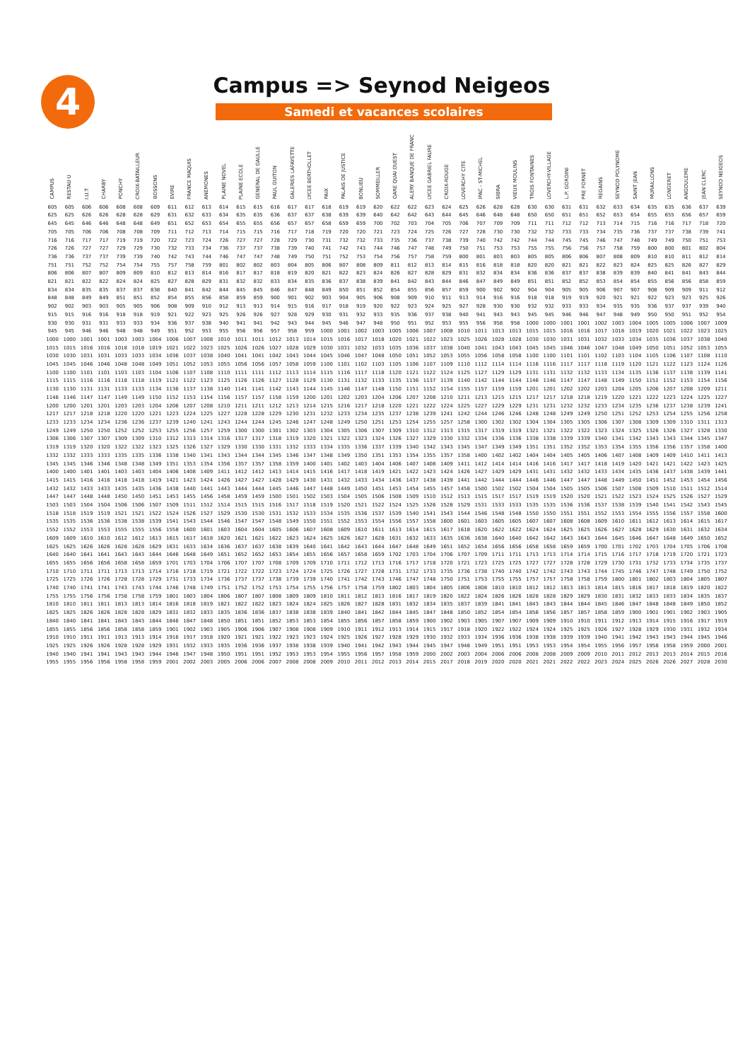4 Campus => Seynod Neigeos
Samedi et vacances scolaires
| CAMPUS | RESTAU U | I.U.T | CHARBY | PONCHY | CROIX-BATAILLEUR | BOSSONS | EVIRE | FRANCE MAQUIS | ANEMONES | PLAINE NOVEL | PLAINE ECOLE | GENERAL DE GAULLE | PAUL GUITON | GALERIES LAFAYETTE | LYCEE BERTHOLLET | PAIX | PALAIS DE JUSTICE | BONLIEU | SOMMEILLER | GARE QUAI OUEST | ALERY BANQUE DE FRANC | LYCEE GABRIEL FAURE | CROIX-ROUGE | LOVERCHY CITE | IPAC - ST-MICHEL | SIBRA | VIEUX MOULINS | TROIS FONTAINES | LOVERCHY-VILLAGE | L.P. GORDINI | PRE FORNET | REGAINS | SEYNOD POLYNOME | SAINT JEAN | MURAILLONS | LONGERET | ANGOULEME | JEAN CLERC | SEYNOD NEIGEOS |
| --- | --- | --- | --- | --- | --- | --- | --- | --- | --- | --- | --- | --- | --- | --- | --- | --- | --- | --- | --- | --- | --- | --- | --- | --- | --- | --- | --- | --- | --- | --- | --- | --- | --- | --- | --- | --- | --- | --- | --- |
| 605 | 605 | 606 | 606 | 608 | 608 | 609 | 611 | 612 | 613 | 614 | 615 | 615 | 616 | 617 | 617 | 618 | 619 | 619 | 620 | 622 | 622 | 623 | 624 | 625 | 626 | 628 | 628 | 630 | 630 | 631 | 631 | 632 | 633 | 634 | 635 | 635 | 636 | 637 | 639 |
| 625 | 625 | 626 | 626 | 628 | 628 | 629 | 631 | 632 | 633 | 634 | 635 | 635 | 636 | 637 | 637 | 638 | 639 | 639 | 640 | 642 | 642 | 643 | 644 | 645 | 646 | 648 | 648 | 650 | 650 | 651 | 651 | 652 | 653 | 654 | 655 | 655 | 656 | 657 | 659 |
| 645 | 645 | 646 | 646 | 648 | 648 | 649 | 651 | 652 | 653 | 654 | 655 | 655 | 656 | 657 | 657 | 658 | 659 | 659 | 700 | 702 | 703 | 704 | 705 | 706 | 707 | 709 | 709 | 711 | 711 | 712 | 712 | 713 | 714 | 715 | 716 | 716 | 717 | 718 | 720 |
| 705 | 705 | 706 | 706 | 708 | 708 | 709 | 711 | 712 | 713 | 714 | 715 | 715 | 716 | 717 | 718 | 719 | 720 | 720 | 721 | 723 | 724 | 725 | 726 | 727 | 728 | 730 | 730 | 732 | 732 | 733 | 733 | 734 | 735 | 736 | 737 | 737 | 738 | 739 | 741 |
| 716 | 716 | 717 | 717 | 719 | 719 | 720 | 722 | 723 | 724 | 726 | 727 | 727 | 728 | 729 | 730 | 731 | 732 | 732 | 733 | 735 | 736 | 737 | 738 | 739 | 740 | 742 | 742 | 744 | 744 | 745 | 745 | 746 | 747 | 748 | 749 | 749 | 750 | 751 | 753 |
| 726 | 726 | 727 | 727 | 729 | 729 | 730 | 732 | 733 | 734 | 736 | 737 | 737 | 738 | 739 | 740 | 741 | 742 | 743 | 744 | 746 | 747 | 748 | 749 | 750 | 751 | 753 | 753 | 755 | 755 | 756 | 756 | 757 | 758 | 759 | 800 | 800 | 801 | 802 | 804 |
| 736 | 736 | 737 | 737 | 739 | 739 | 740 | 742 | 743 | 744 | 746 | 747 | 747 | 748 | 749 | 750 | 751 | 752 | 753 | 754 | 756 | 757 | 758 | 759 | 800 | 801 | 803 | 803 | 805 | 805 | 806 | 806 | 807 | 808 | 809 | 810 | 810 | 811 | 812 | 814 |
| 751 | 751 | 752 | 752 | 754 | 754 | 755 | 757 | 758 | 759 | 801 | 802 | 802 | 803 | 804 | 805 | 806 | 807 | 808 | 809 | 811 | 812 | 813 | 814 | 815 | 816 | 818 | 818 | 820 | 820 | 821 | 821 | 822 | 823 | 824 | 825 | 825 | 826 | 827 | 829 |
| 806 | 806 | 807 | 807 | 809 | 809 | 810 | 812 | 813 | 814 | 816 | 817 | 817 | 818 | 819 | 820 | 821 | 822 | 823 | 824 | 826 | 827 | 828 | 829 | 831 | 832 | 834 | 834 | 836 | 836 | 837 | 837 | 838 | 839 | 839 | 840 | 841 | 841 | 843 | 844 |
| 821 | 821 | 822 | 822 | 824 | 824 | 825 | 827 | 828 | 829 | 831 | 832 | 832 | 833 | 834 | 835 | 836 | 837 | 838 | 839 | 841 | 842 | 843 | 844 | 846 | 847 | 849 | 849 | 851 | 851 | 852 | 852 | 853 | 854 | 854 | 855 | 856 | 856 | 858 | 859 |
| 834 | 834 | 835 | 835 | 837 | 837 | 838 | 840 | 841 | 842 | 844 | 845 | 845 | 846 | 847 | 848 | 849 | 850 | 851 | 852 | 854 | 855 | 856 | 857 | 859 | 900 | 902 | 902 | 904 | 904 | 905 | 905 | 906 | 907 | 907 | 908 | 909 | 909 | 911 | 912 |
| 848 | 848 | 849 | 849 | 851 | 851 | 852 | 854 | 855 | 856 | 858 | 859 | 859 | 900 | 901 | 902 | 903 | 904 | 905 | 906 | 908 | 909 | 910 | 911 | 913 | 914 | 916 | 916 | 918 | 918 | 919 | 919 | 920 | 921 | 921 | 922 | 923 | 923 | 925 | 926 |
| 902 | 902 | 903 | 903 | 905 | 905 | 906 | 908 | 909 | 910 | 912 | 913 | 913 | 914 | 915 | 916 | 917 | 918 | 919 | 920 | 922 | 923 | 924 | 925 | 927 | 928 | 930 | 930 | 932 | 932 | 933 | 933 | 934 | 935 | 935 | 936 | 937 | 937 | 939 | 940 |
| 915 | 915 | 916 | 916 | 918 | 918 | 919 | 921 | 922 | 923 | 925 | 926 | 926 | 927 | 928 | 929 | 930 | 931 | 932 | 933 | 935 | 936 | 937 | 938 | 940 | 941 | 943 | 943 | 945 | 945 | 946 | 946 | 947 | 948 | 949 | 950 | 950 | 951 | 952 | 954 |
| 930 | 930 | 931 | 931 | 933 | 933 | 934 | 936 | 937 | 938 | 940 | 941 | 941 | 942 | 943 | 944 | 945 | 946 | 947 | 948 | 950 | 951 | 952 | 953 | 955 | 956 | 958 | 958 | 1000 | 1000 | 1001 | 1001 | 1002 | 1003 | 1004 | 1005 | 1005 | 1006 | 1007 | 1009 |
| 945 | 945 | 946 | 946 | 948 | 948 | 949 | 951 | 952 | 953 | 955 | 956 | 956 | 957 | 958 | 959 | 1000 | 1001 | 1002 | 1003 | 1005 | 1006 | 1007 | 1008 | 1010 | 1011 | 1013 | 1013 | 1015 | 1015 | 1016 | 1016 | 1017 | 1018 | 1019 | 1020 | 1021 | 1022 | 1023 | 1025 |
| 1000 | 1000 | 1001 | 1001 | 1003 | 1003 | 1004 | 1006 | 1007 | 1008 | 1010 | 1011 | 1011 | 1012 | 1013 | 1014 | 1015 | 1016 | 1017 | 1018 | 1020 | 1021 | 1022 | 1023 | 1025 | 1026 | 1028 | 1028 | 1030 | 1030 | 1031 | 1031 | 1032 | 1033 | 1034 | 1035 | 1036 | 1037 | 1038 | 1040 |
| 1015 | 1015 | 1016 | 1016 | 1018 | 1018 | 1019 | 1021 | 1022 | 1023 | 1025 | 1026 | 1026 | 1027 | 1028 | 1029 | 1030 | 1031 | 1032 | 1033 | 1035 | 1036 | 1037 | 1038 | 1040 | 1041 | 1043 | 1043 | 1045 | 1045 | 1046 | 1046 | 1047 | 1048 | 1049 | 1050 | 1051 | 1052 | 1053 | 1055 |
| 1030 | 1030 | 1031 | 1031 | 1033 | 1033 | 1034 | 1036 | 1037 | 1038 | 1040 | 1041 | 1041 | 1042 | 1043 | 1044 | 1045 | 1046 | 1047 | 1048 | 1050 | 1051 | 1052 | 1053 | 1055 | 1056 | 1058 | 1058 | 1100 | 1100 | 1101 | 1101 | 1102 | 1103 | 1104 | 1105 | 1106 | 1107 | 1108 | 1110 |
| 1045 | 1045 | 1046 | 1046 | 1048 | 1048 | 1049 | 1051 | 1052 | 1053 | 1055 | 1056 | 1056 | 1057 | 1058 | 1059 | 1100 | 1101 | 1102 | 1103 | 1105 | 1106 | 1107 | 1109 | 1110 | 1112 | 1114 | 1114 | 1116 | 1116 | 1117 | 1117 | 1118 | 1119 | 1120 | 1121 | 1122 | 1123 | 1124 | 1126 |
| 1100 | 1100 | 1101 | 1101 | 1103 | 1103 | 1104 | 1106 | 1107 | 1108 | 1110 | 1111 | 1111 | 1112 | 1113 | 1114 | 1115 | 1116 | 1117 | 1118 | 1120 | 1121 | 1122 | 1124 | 1125 | 1127 | 1129 | 1129 | 1131 | 1131 | 1132 | 1132 | 1133 | 1134 | 1135 | 1136 | 1137 | 1138 | 1139 | 1141 |
| 1115 | 1115 | 1116 | 1116 | 1118 | 1118 | 1119 | 1121 | 1122 | 1123 | 1125 | 1126 | 1126 | 1127 | 1128 | 1129 | 1130 | 1131 | 1132 | 1133 | 1135 | 1136 | 1137 | 1139 | 1140 | 1142 | 1144 | 1144 | 1146 | 1146 | 1147 | 1147 | 1148 | 1149 | 1150 | 1151 | 1152 | 1153 | 1154 | 1156 |
| 1130 | 1130 | 1131 | 1131 | 1133 | 1133 | 1134 | 1136 | 1137 | 1138 | 1140 | 1141 | 1141 | 1142 | 1143 | 1144 | 1145 | 1146 | 1147 | 1148 | 1150 | 1151 | 1152 | 1154 | 1155 | 1157 | 1159 | 1159 | 1201 | 1201 | 1202 | 1202 | 1203 | 1204 | 1205 | 1206 | 1207 | 1208 | 1209 | 1211 |
| 1146 | 1146 | 1147 | 1147 | 1149 | 1149 | 1150 | 1152 | 1153 | 1154 | 1156 | 1157 | 1157 | 1158 | 1159 | 1200 | 1201 | 1202 | 1203 | 1204 | 1206 | 1207 | 1208 | 1210 | 1211 | 1213 | 1215 | 1215 | 1217 | 1217 | 1218 | 1218 | 1219 | 1220 | 1221 | 1222 | 1223 | 1224 | 1225 | 1227 |
| 1200 | 1200 | 1201 | 1201 | 1203 | 1203 | 1204 | 1206 | 1207 | 1208 | 1210 | 1211 | 1211 | 1212 | 1213 | 1214 | 1215 | 1216 | 1217 | 1218 | 1220 | 1221 | 1222 | 1224 | 1225 | 1227 | 1229 | 1229 | 1231 | 1231 | 1232 | 1232 | 1233 | 1234 | 1235 | 1236 | 1237 | 1238 | 1239 | 1241 |
| 1217 | 1217 | 1218 | 1218 | 1220 | 1220 | 1221 | 1223 | 1224 | 1225 | 1227 | 1228 | 1228 | 1229 | 1230 | 1231 | 1232 | 1233 | 1234 | 1235 | 1237 | 1238 | 1239 | 1241 | 1242 | 1244 | 1246 | 1246 | 1248 | 1248 | 1249 | 1249 | 1250 | 1251 | 1252 | 1253 | 1254 | 1255 | 1256 | 1258 |
| 1233 | 1233 | 1234 | 1234 | 1236 | 1236 | 1237 | 1239 | 1240 | 1241 | 1243 | 1244 | 1244 | 1245 | 1246 | 1247 | 1248 | 1249 | 1250 | 1251 | 1253 | 1254 | 1255 | 1257 | 1258 | 1300 | 1302 | 1302 | 1304 | 1304 | 1305 | 1305 | 1306 | 1307 | 1308 | 1309 | 1309 | 1310 | 1311 | 1313 |
| 1249 | 1249 | 1250 | 1250 | 1252 | 1252 | 1253 | 1255 | 1256 | 1257 | 1259 | 1300 | 1300 | 1301 | 1302 | 1303 | 1304 | 1305 | 1306 | 1307 | 1309 | 1310 | 1312 | 1313 | 1315 | 1317 | 1319 | 1319 | 1321 | 1321 | 1322 | 1322 | 1323 | 1324 | 1325 | 1326 | 1326 | 1327 | 1328 | 1330 |
| 1306 | 1306 | 1307 | 1307 | 1309 | 1309 | 1310 | 1312 | 1313 | 1314 | 1316 | 1317 | 1317 | 1318 | 1319 | 1320 | 1321 | 1322 | 1323 | 1324 | 1326 | 1327 | 1329 | 1330 | 1332 | 1334 | 1336 | 1336 | 1338 | 1338 | 1339 | 1339 | 1340 | 1341 | 1342 | 1343 | 1343 | 1344 | 1345 | 1347 |
| 1319 | 1319 | 1320 | 1320 | 1322 | 1322 | 1323 | 1325 | 1326 | 1327 | 1329 | 1330 | 1330 | 1331 | 1332 | 1333 | 1334 | 1335 | 1336 | 1337 | 1339 | 1340 | 1342 | 1343 | 1345 | 1347 | 1349 | 1349 | 1351 | 1351 | 1352 | 1352 | 1353 | 1354 | 1355 | 1356 | 1356 | 1357 | 1358 | 1400 |
| 1332 | 1332 | 1333 | 1333 | 1335 | 1335 | 1336 | 1338 | 1340 | 1341 | 1343 | 1344 | 1344 | 1345 | 1346 | 1347 | 1348 | 1349 | 1350 | 1351 | 1353 | 1354 | 1355 | 1357 | 1358 | 1400 | 1402 | 1402 | 1404 | 1404 | 1405 | 1405 | 1406 | 1407 | 1408 | 1409 | 1409 | 1410 | 1411 | 1413 |
| 1345 | 1345 | 1346 | 1346 | 1348 | 1348 | 1349 | 1351 | 1353 | 1354 | 1356 | 1357 | 1357 | 1358 | 1359 | 1400 | 1401 | 1402 | 1403 | 1404 | 1406 | 1407 | 1408 | 1409 | 1411 | 1412 | 1414 | 1414 | 1416 | 1416 | 1417 | 1417 | 1418 | 1419 | 1420 | 1421 | 1421 | 1422 | 1423 | 1425 |
| 1400 | 1400 | 1401 | 1401 | 1403 | 1403 | 1404 | 1406 | 1408 | 1409 | 1411 | 1412 | 1412 | 1413 | 1414 | 1415 | 1416 | 1417 | 1418 | 1419 | 1421 | 1422 | 1423 | 1424 | 1426 | 1427 | 1429 | 1429 | 1431 | 1431 | 1432 | 1432 | 1433 | 1434 | 1435 | 1436 | 1437 | 1438 | 1439 | 1441 |
| 1415 | 1415 | 1416 | 1416 | 1418 | 1418 | 1419 | 1421 | 1423 | 1424 | 1426 | 1427 | 1427 | 1428 | 1429 | 1430 | 1431 | 1432 | 1433 | 1434 | 1436 | 1437 | 1438 | 1439 | 1441 | 1442 | 1444 | 1444 | 1446 | 1446 | 1447 | 1447 | 1448 | 1449 | 1450 | 1451 | 1452 | 1453 | 1454 | 1456 |
| 1432 | 1432 | 1433 | 1433 | 1435 | 1435 | 1436 | 1438 | 1440 | 1441 | 1443 | 1444 | 1444 | 1445 | 1446 | 1447 | 1448 | 1449 | 1450 | 1451 | 1453 | 1454 | 1455 | 1457 | 1458 | 1500 | 1502 | 1502 | 1504 | 1504 | 1505 | 1505 | 1506 | 1507 | 1508 | 1509 | 1510 | 1511 | 1512 | 1514 |
| 1447 | 1447 | 1448 | 1448 | 1450 | 1450 | 1451 | 1453 | 1455 | 1456 | 1458 | 1459 | 1459 | 1500 | 1501 | 1502 | 1503 | 1504 | 1505 | 1506 | 1508 | 1509 | 1510 | 1512 | 1513 | 1515 | 1517 | 1517 | 1519 | 1519 | 1520 | 1520 | 1521 | 1522 | 1523 | 1524 | 1525 | 1526 | 1527 | 1529 |
| 1503 | 1503 | 1504 | 1504 | 1506 | 1506 | 1507 | 1509 | 1511 | 1512 | 1514 | 1515 | 1515 | 1516 | 1517 | 1518 | 1519 | 1520 | 1521 | 1522 | 1524 | 1525 | 1526 | 1528 | 1529 | 1531 | 1533 | 1533 | 1535 | 1535 | 1536 | 1536 | 1537 | 1538 | 1539 | 1540 | 1541 | 1542 | 1543 | 1545 |
| 1518 | 1518 | 1519 | 1519 | 1521 | 1521 | 1522 | 1524 | 1526 | 1527 | 1529 | 1530 | 1530 | 1531 | 1532 | 1533 | 1534 | 1535 | 1536 | 1537 | 1539 | 1540 | 1541 | 1543 | 1544 | 1546 | 1548 | 1548 | 1550 | 1550 | 1551 | 1551 | 1552 | 1553 | 1554 | 1555 | 1556 | 1557 | 1558 | 1600 |
| 1535 | 1535 | 1536 | 1536 | 1538 | 1538 | 1539 | 1541 | 1543 | 1544 | 1546 | 1547 | 1547 | 1548 | 1549 | 1550 | 1551 | 1552 | 1553 | 1554 | 1556 | 1557 | 1558 | 1600 | 1601 | 1603 | 1605 | 1605 | 1607 | 1607 | 1608 | 1608 | 1609 | 1610 | 1611 | 1612 | 1613 | 1614 | 1615 | 1617 |
| 1552 | 1552 | 1553 | 1553 | 1555 | 1555 | 1556 | 1558 | 1600 | 1601 | 1603 | 1604 | 1604 | 1605 | 1606 | 1607 | 1608 | 1609 | 1610 | 1611 | 1613 | 1614 | 1615 | 1617 | 1618 | 1620 | 1622 | 1622 | 1624 | 1624 | 1625 | 1625 | 1626 | 1627 | 1628 | 1629 | 1630 | 1631 | 1632 | 1634 |
| 1609 | 1609 | 1610 | 1610 | 1612 | 1612 | 1613 | 1615 | 1617 | 1618 | 1620 | 1621 | 1621 | 1622 | 1623 | 1624 | 1625 | 1626 | 1627 | 1628 | 1631 | 1632 | 1633 | 1635 | 1636 | 1638 | 1640 | 1640 | 1642 | 1642 | 1643 | 1643 | 1644 | 1645 | 1646 | 1647 | 1648 | 1649 | 1650 | 1652 |
| 1625 | 1625 | 1626 | 1626 | 1628 | 1628 | 1629 | 1631 | 1633 | 1634 | 1636 | 1637 | 1637 | 1638 | 1639 | 1640 | 1641 | 1642 | 1643 | 1644 | 1647 | 1648 | 1649 | 1651 | 1652 | 1654 | 1656 | 1656 | 1658 | 1658 | 1659 | 1659 | 1700 | 1701 | 1702 | 1703 | 1704 | 1705 | 1706 | 1708 |
| 1640 | 1640 | 1641 | 1641 | 1643 | 1643 | 1644 | 1646 | 1648 | 1649 | 1651 | 1652 | 1652 | 1653 | 1654 | 1655 | 1656 | 1657 | 1658 | 1659 | 1702 | 1703 | 1704 | 1706 | 1707 | 1709 | 1711 | 1711 | 1713 | 1713 | 1714 | 1714 | 1715 | 1716 | 1717 | 1718 | 1719 | 1720 | 1721 | 1723 |
| 1655 | 1655 | 1656 | 1656 | 1658 | 1658 | 1659 | 1701 | 1703 | 1704 | 1706 | 1707 | 1707 | 1708 | 1709 | 1709 | 1710 | 1711 | 1712 | 1713 | 1716 | 1717 | 1718 | 1720 | 1721 | 1723 | 1725 | 1725 | 1727 | 1727 | 1728 | 1728 | 1729 | 1730 | 1731 | 1732 | 1733 | 1734 | 1735 | 1737 |
| 1710 | 1710 | 1711 | 1711 | 1713 | 1713 | 1714 | 1716 | 1718 | 1719 | 1721 | 1722 | 1722 | 1723 | 1724 | 1724 | 1725 | 1726 | 1727 | 1728 | 1731 | 1732 | 1733 | 1735 | 1736 | 1738 | 1740 | 1740 | 1742 | 1742 | 1743 | 1743 | 1744 | 1745 | 1746 | 1747 | 1748 | 1749 | 1750 | 1752 |
| 1725 | 1725 | 1726 | 1726 | 1728 | 1728 | 1729 | 1731 | 1733 | 1734 | 1736 | 1737 | 1737 | 1738 | 1739 | 1739 | 1740 | 1741 | 1742 | 1743 | 1746 | 1747 | 1748 | 1750 | 1751 | 1753 | 1755 | 1755 | 1757 | 1757 | 1758 | 1758 | 1759 | 1800 | 1801 | 1802 | 1803 | 1804 | 1805 | 1807 |
| 1740 | 1740 | 1741 | 1741 | 1743 | 1743 | 1744 | 1746 | 1748 | 1749 | 1751 | 1752 | 1752 | 1753 | 1754 | 1755 | 1756 | 1757 | 1758 | 1759 | 1802 | 1803 | 1804 | 1805 | 1806 | 1808 | 1810 | 1810 | 1812 | 1812 | 1813 | 1813 | 1814 | 1815 | 1816 | 1817 | 1818 | 1819 | 1820 | 1822 |
| 1755 | 1755 | 1756 | 1756 | 1758 | 1758 | 1759 | 1801 | 1803 | 1804 | 1806 | 1807 | 1807 | 1808 | 1809 | 1809 | 1810 | 1811 | 1812 | 1813 | 1816 | 1817 | 1819 | 1820 | 1822 | 1824 | 1826 | 1826 | 1828 | 1828 | 1829 | 1829 | 1830 | 1831 | 1832 | 1833 | 1833 | 1834 | 1835 | 1837 |
| 1810 | 1810 | 1811 | 1811 | 1813 | 1813 | 1814 | 1816 | 1818 | 1819 | 1821 | 1822 | 1822 | 1823 | 1824 | 1824 | 1825 | 1826 | 1827 | 1828 | 1831 | 1832 | 1834 | 1835 | 1837 | 1839 | 1841 | 1841 | 1843 | 1843 | 1844 | 1844 | 1845 | 1846 | 1847 | 1848 | 1848 | 1849 | 1850 | 1852 |
| 1825 | 1825 | 1826 | 1826 | 1828 | 1828 | 1829 | 1831 | 1832 | 1833 | 1835 | 1836 | 1836 | 1837 | 1838 | 1838 | 1839 | 1840 | 1841 | 1842 | 1844 | 1845 | 1847 | 1848 | 1850 | 1852 | 1854 | 1854 | 1856 | 1856 | 1857 | 1857 | 1858 | 1859 | 1900 | 1901 | 1901 | 1902 | 1903 | 1905 |
| 1840 | 1840 | 1841 | 1841 | 1843 | 1843 | 1844 | 1846 | 1847 | 1848 | 1850 | 1851 | 1851 | 1852 | 1853 | 1853 | 1854 | 1855 | 1856 | 1857 | 1858 | 1859 | 1900 | 1902 | 1903 | 1905 | 1907 | 1907 | 1909 | 1909 | 1910 | 1910 | 1911 | 1912 | 1913 | 1914 | 1915 | 1916 | 1917 | 1919 |
| 1855 | 1855 | 1856 | 1856 | 1858 | 1858 | 1859 | 1901 | 1902 | 1903 | 1905 | 1906 | 1906 | 1907 | 1908 | 1908 | 1909 | 1910 | 1911 | 1912 | 1913 | 1914 | 1915 | 1917 | 1918 | 1920 | 1922 | 1922 | 1924 | 1924 | 1925 | 1925 | 1926 | 1927 | 1928 | 1929 | 1930 | 1931 | 1932 | 1934 |
| 1910 | 1910 | 1911 | 1911 | 1913 | 1913 | 1914 | 1916 | 1917 | 1918 | 1920 | 1921 | 1921 | 1922 | 1923 | 1923 | 1924 | 1925 | 1926 | 1927 | 1928 | 1929 | 1930 | 1932 | 1933 | 1934 | 1936 | 1936 | 1938 | 1938 | 1939 | 1939 | 1940 | 1941 | 1942 | 1943 | 1943 | 1944 | 1945 | 1946 |
| 1925 | 1925 | 1926 | 1926 | 1928 | 1928 | 1929 | 1931 | 1932 | 1933 | 1935 | 1936 | 1936 | 1937 | 1938 | 1938 | 1939 | 1940 | 1941 | 1942 | 1943 | 1944 | 1945 | 1947 | 1948 | 1949 | 1951 | 1951 | 1953 | 1953 | 1954 | 1954 | 1955 | 1956 | 1957 | 1958 | 1958 | 1959 | 2000 | 2001 |
| 1940 | 1940 | 1941 | 1941 | 1943 | 1943 | 1944 | 1946 | 1947 | 1948 | 1950 | 1951 | 1951 | 1952 | 1953 | 1953 | 1954 | 1955 | 1956 | 1957 | 1958 | 1959 | 2000 | 2002 | 2003 | 2004 | 2006 | 2006 | 2008 | 2008 | 2009 | 2009 | 2010 | 2011 | 2012 | 2013 | 2013 | 2014 | 2015 | 2016 |
| 1955 | 1955 | 1956 | 1956 | 1958 | 1958 | 1959 | 2001 | 2002 | 2003 | 2005 | 2006 | 2006 | 2007 | 2008 | 2008 | 2009 | 2010 | 2011 | 2012 | 2013 | 2014 | 2015 | 2017 | 2018 | 2019 | 2020 | 2020 | 2021 | 2021 | 2022 | 2022 | 2023 | 2024 | 2025 | 2026 | 2026 | 2027 | 2028 | 2030 |